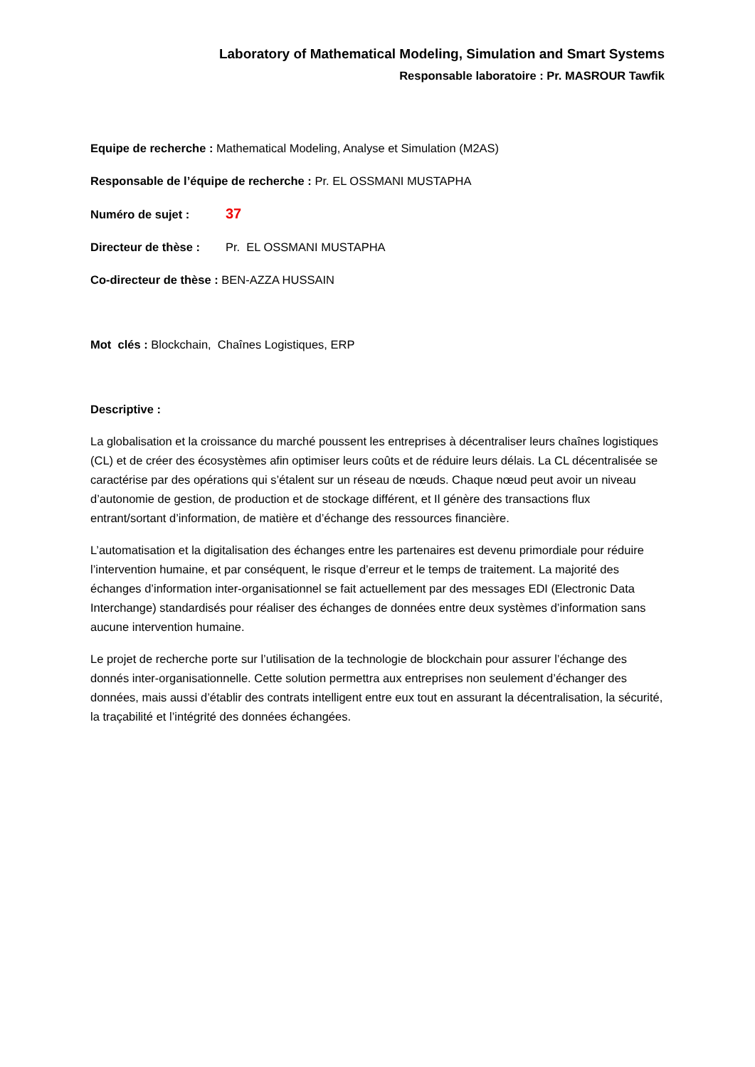Laboratory of Mathematical Modeling, Simulation and Smart Systems
Responsable laboratoire : Pr. MASROUR Tawfik
Equipe de recherche : Mathematical Modeling, Analyse et Simulation (M2AS)
Responsable de l’équipe de recherche : Pr. EL OSSMANI MUSTAPHA
Numéro de sujet : 37
Directeur de thèse : Pr. EL OSSMANI MUSTAPHA
Co-directeur de thèse : BEN-AZZA HUSSAIN
Mot clés : Blockchain, Chaînes Logistiques, ERP
Descriptive :
La globalisation et la croissance du marché poussent les entreprises à décentraliser leurs chaînes logistiques (CL) et de créer des écosystèmes afin optimiser leurs coûts et de réduire leurs délais. La CL décentralisée se caractérise par des opérations qui s’étalent sur un réseau de nœuds. Chaque nœud peut avoir un niveau d’autonomie de gestion, de production et de stockage différent, et Il génère des transactions flux entrant/sortant d’information, de matière et d’échange des ressources financière.
L’automatisation et la digitalisation des échanges entre les partenaires est devenu primordiale pour réduire l’intervention humaine, et par conséquent, le risque d’erreur et le temps de traitement. La majorité des échanges d’information inter-organisationnel se fait actuellement par des messages EDI (Electronic Data Interchange) standardisés pour réaliser des échanges de données entre deux systèmes d’information sans aucune intervention humaine.
Le projet de recherche porte sur l’utilisation de la technologie de blockchain pour assurer l’échange des donnés inter-organisationnelle. Cette solution permettra aux entreprises non seulement d’échanger des données, mais aussi d’établir des contrats intelligent entre eux tout en assurant la décentralisation, la sécurité, la traçabilité et l’intégrité des données échangées.